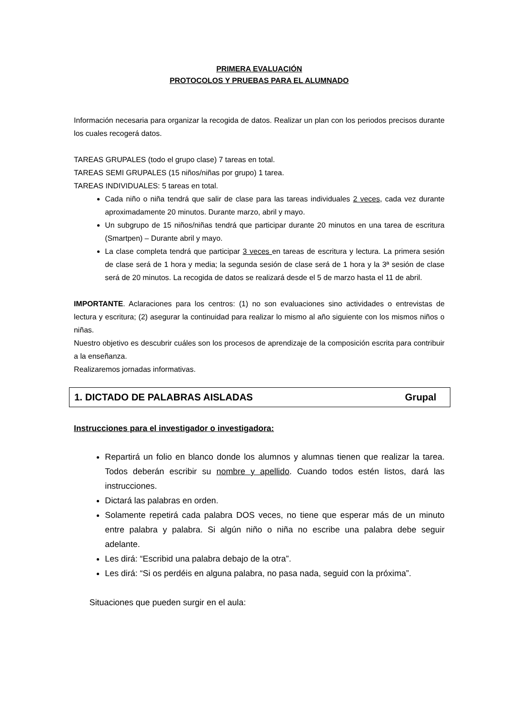PRIMERA EVALUACIÓN
PROTOCOLOS Y PRUEBAS PARA EL ALUMNADO
Información necesaria para organizar la recogida de datos. Realizar un plan con los periodos precisos durante los cuales recogerá datos.
TAREAS GRUPALES (todo el grupo clase) 7 tareas en total.
TAREAS SEMI GRUPALES (15 niños/niñas por grupo) 1 tarea.
TAREAS INDIVIDUALES: 5 tareas en total.
Cada niño o niña tendrá que salir de clase para las tareas individuales 2 veces, cada vez durante aproximadamente 20 minutos. Durante marzo, abril y mayo.
Un subgrupo de 15 niños/niñas tendrá que participar durante 20 minutos en una tarea de escritura (Smartpen) – Durante abril y mayo.
La clase completa tendrá que participar 3 veces en tareas de escritura y lectura. La primera sesión de clase será de 1 hora y media; la segunda sesión de clase será de 1 hora y la 3ª sesión de clase será de 20 minutos. La recogida de datos se realizará desde el 5 de marzo hasta el 11 de abril.
IMPORTANTE. Aclaraciones para los centros: (1) no son evaluaciones sino actividades o entrevistas de lectura y escritura; (2) asegurar la continuidad para realizar lo mismo al año siguiente con los mismos niños o niñas.
Nuestro objetivo es descubrir cuáles son los procesos de aprendizaje de la composición escrita para contribuir a la enseñanza.
Realizaremos jornadas informativas.
1. DICTADO DE PALABRAS AISLADAS Grupal
Instrucciones para el investigador o investigadora:
Repartirá un folio en blanco donde los alumnos y alumnas tienen que realizar la tarea. Todos deberán escribir su nombre y apellido. Cuando todos estén listos, dará las instrucciones.
Dictará las palabras en orden.
Solamente repetirá cada palabra DOS veces, no tiene que esperar más de un minuto entre palabra y palabra. Si algún niño o niña no escribe una palabra debe seguir adelante.
Les dirá: “Escribid una palabra debajo de la otra”.
Les dirá: “Si os perdéis en alguna palabra, no pasa nada, seguid con la próxima”.
Situaciones que pueden surgir en el aula: